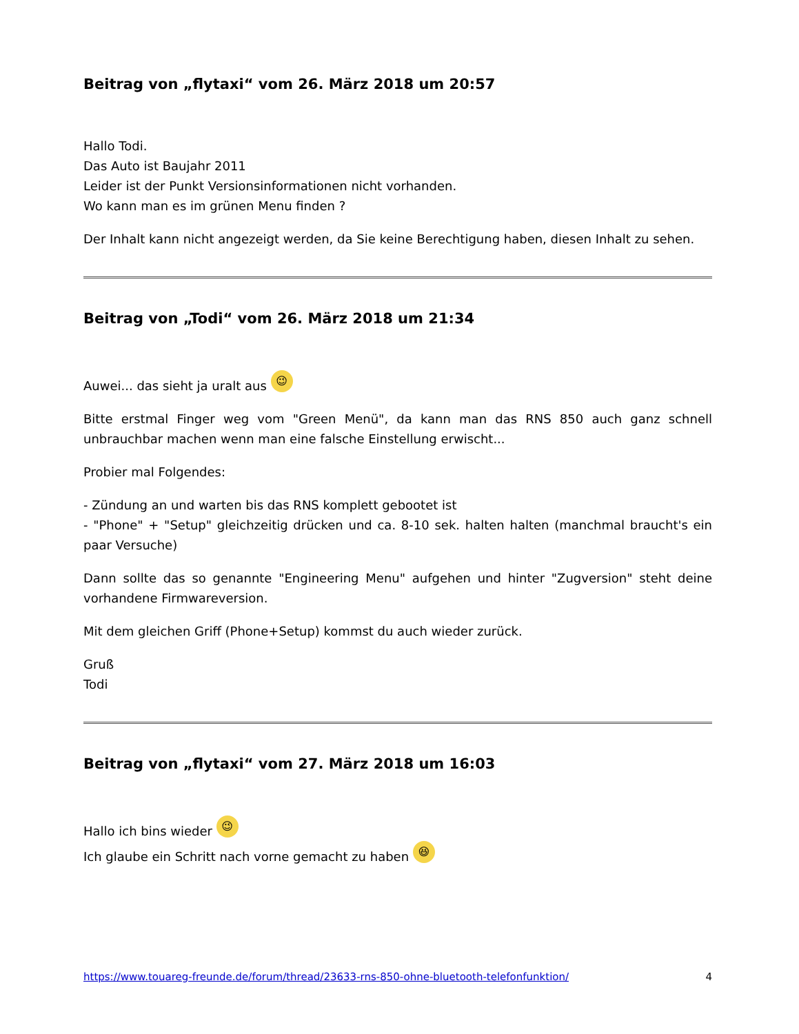Beitrag von „flytaxi“ vom 26. März 2018 um 20:57
Hallo Todi.
Das Auto ist Baujahr 2011
Leider ist der Punkt Versionsinformationen nicht vorhanden.
Wo kann man es im grünen Menu finden ?
Der Inhalt kann nicht angezeigt werden, da Sie keine Berechtigung haben, diesen Inhalt zu sehen.
Beitrag von „Todi“ vom 26. März 2018 um 21:34
Auwei... das sieht ja uralt aus 😉
Bitte erstmal Finger weg vom "Green Menü", da kann man das RNS 850 auch ganz schnell unbrauchbar machen wenn man eine falsche Einstellung erwischt...
Probier mal Folgendes:
- Zündung an und warten bis das RNS komplett gebootet ist
- "Phone" + "Setup" gleichzeitig drücken und ca. 8-10 sek. halten halten (manchmal braucht's ein paar Versuche)
Dann sollte das so genannte "Engineering Menu" aufgehen und hinter "Zugversion" steht deine vorhandene Firmwareversion.
Mit dem gleichen Griff (Phone+Setup) kommst du auch wieder zurück.
Gruß
Todi
Beitrag von „flytaxi“ vom 27. März 2018 um 16:03
Hallo ich bins wieder 😉
Ich glaube ein Schritt nach vorne gemacht zu haben 😆
https://www.touareg-freunde.de/forum/thread/23633-rns-850-ohne-bluetooth-telefonfunktion/ 4